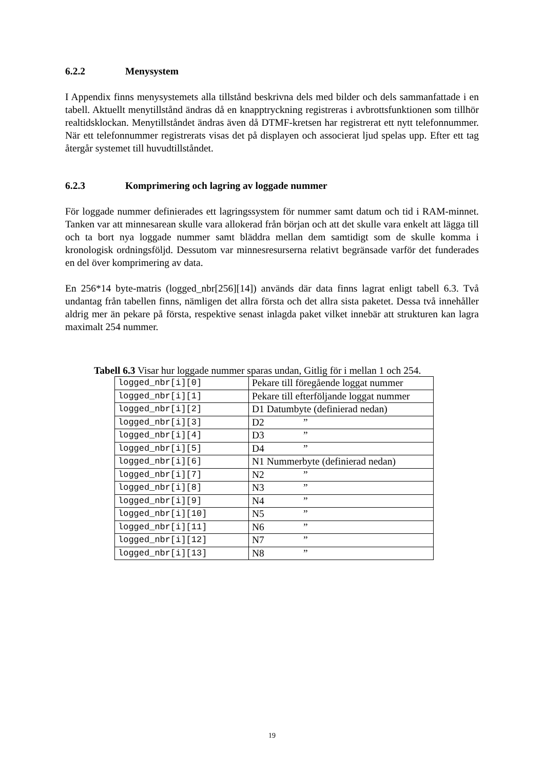6.2.2 Menysystem
I Appendix finns menysystemets alla tillstånd beskrivna dels med bilder och dels sammanfattade i en tabell. Aktuellt menytillstånd ändras då en knapptryckning registreras i avbrottsfunktionen som tillhör realtidsklockan. Menytillståndet ändras även då DTMF-kretsen har registrerat ett nytt telefonnummer. När ett telefonnummer registrerats visas det på displayen och associerat ljud spelas upp. Efter ett tag återgår systemet till huvudtillståndet.
6.2.3 Komprimering och lagring av loggade nummer
För loggade nummer definierades ett lagringssystem för nummer samt datum och tid i RAM-minnet. Tanken var att minnesarean skulle vara allokerad från början och att det skulle vara enkelt att lägga till och ta bort nya loggade nummer samt bläddra mellan dem samtidigt som de skulle komma i kronologisk ordningsföljd. Dessutom var minnesresurserna relativt begränsade varför det funderades en del över komprimering av data.
En 256*14 byte-matris (logged_nbr[256][14]) används där data finns lagrat enligt tabell 6.3. Två undantag från tabellen finns, nämligen det allra första och det allra sista paketet. Dessa två innehåller aldrig mer än pekare på första, respektive senast inlagda paket vilket innebär att strukturen kan lagra maximalt 254 nummer.
Tabell 6.3 Visar hur loggade nummer sparas undan, Gitlig för i mellan 1 och 254.
| logged_nbr[i][0] | Pekare till föregående loggat nummer |
| logged_nbr[i][1] | Pekare till efterföljande loggat nummer |
| logged_nbr[i][2] | D1 Datumbyte (definierad nedan) |
| logged_nbr[i][3] | D2 ” |
| logged_nbr[i][4] | D3 ” |
| logged_nbr[i][5] | D4 ” |
| logged_nbr[i][6] | N1 Nummerbyte (definierad nedan) |
| logged_nbr[i][7] | N2 ” |
| logged_nbr[i][8] | N3 ” |
| logged_nbr[i][9] | N4 ” |
| logged_nbr[i][10] | N5 ” |
| logged_nbr[i][11] | N6 ” |
| logged_nbr[i][12] | N7 ” |
| logged_nbr[i][13] | N8 ” |
19